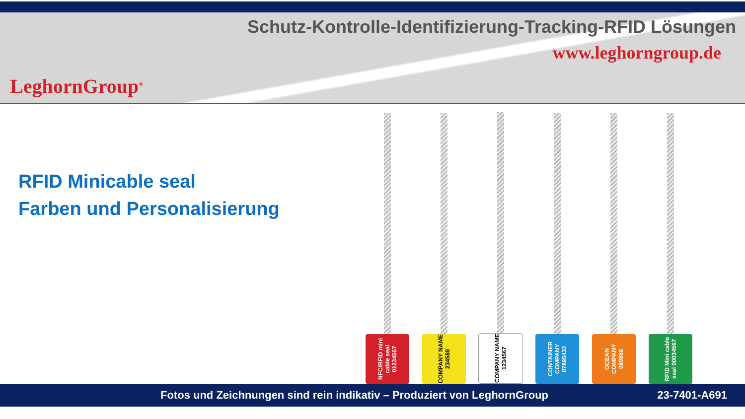LeghornGroup<sup>®</sup>
Schutz-Kontrolle-Identifizierung-Tracking-RFID Lösungen
www.leghorngroup.de
RFID Minicable seal
Farben und Personalisierung
NFC/RFID mini cable seal 01234567
COMPANY NAME 234588
COMPANY NAME 1234567
CONTAINER COMPANY 07895432
OCEAN COMPANY 089888
RFID Mini cable seal 00034567
Fotos und Zeichnungen sind rein indikativ – Produziert von LeghornGroup 23-7401-A691